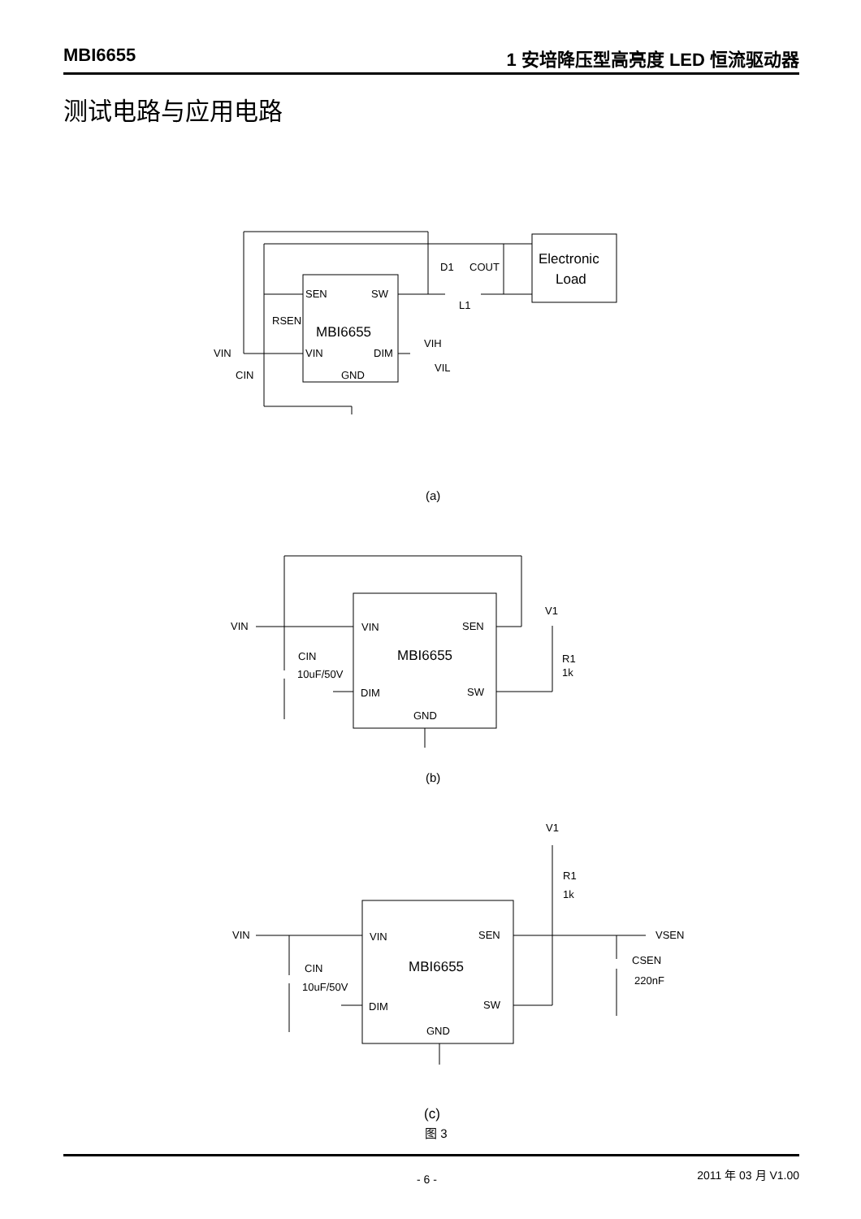MBI6655 1 安培降压型高亮度 LED 恒流驱动器
测试电路与应用电路
SEN
SW
MBI6655
VIN
DIM
GND
Electronic
Load
D1
COUT
L1
RSEN
VIN
CIN
VIH
VIL
(a)
VIN
SEN
MBI6655
DIM
SW
GND
VIN
CIN
10uF/50V
V1
R1
1k
(b)
VIN
SEN
MBI6655
DIM
SW
GND
VIN
CIN
10uF/50V
V1
R1
1k
VSEN
CSEN
220nF
(c)
图 3
- 6 - 2011 年 03 月 V1.00